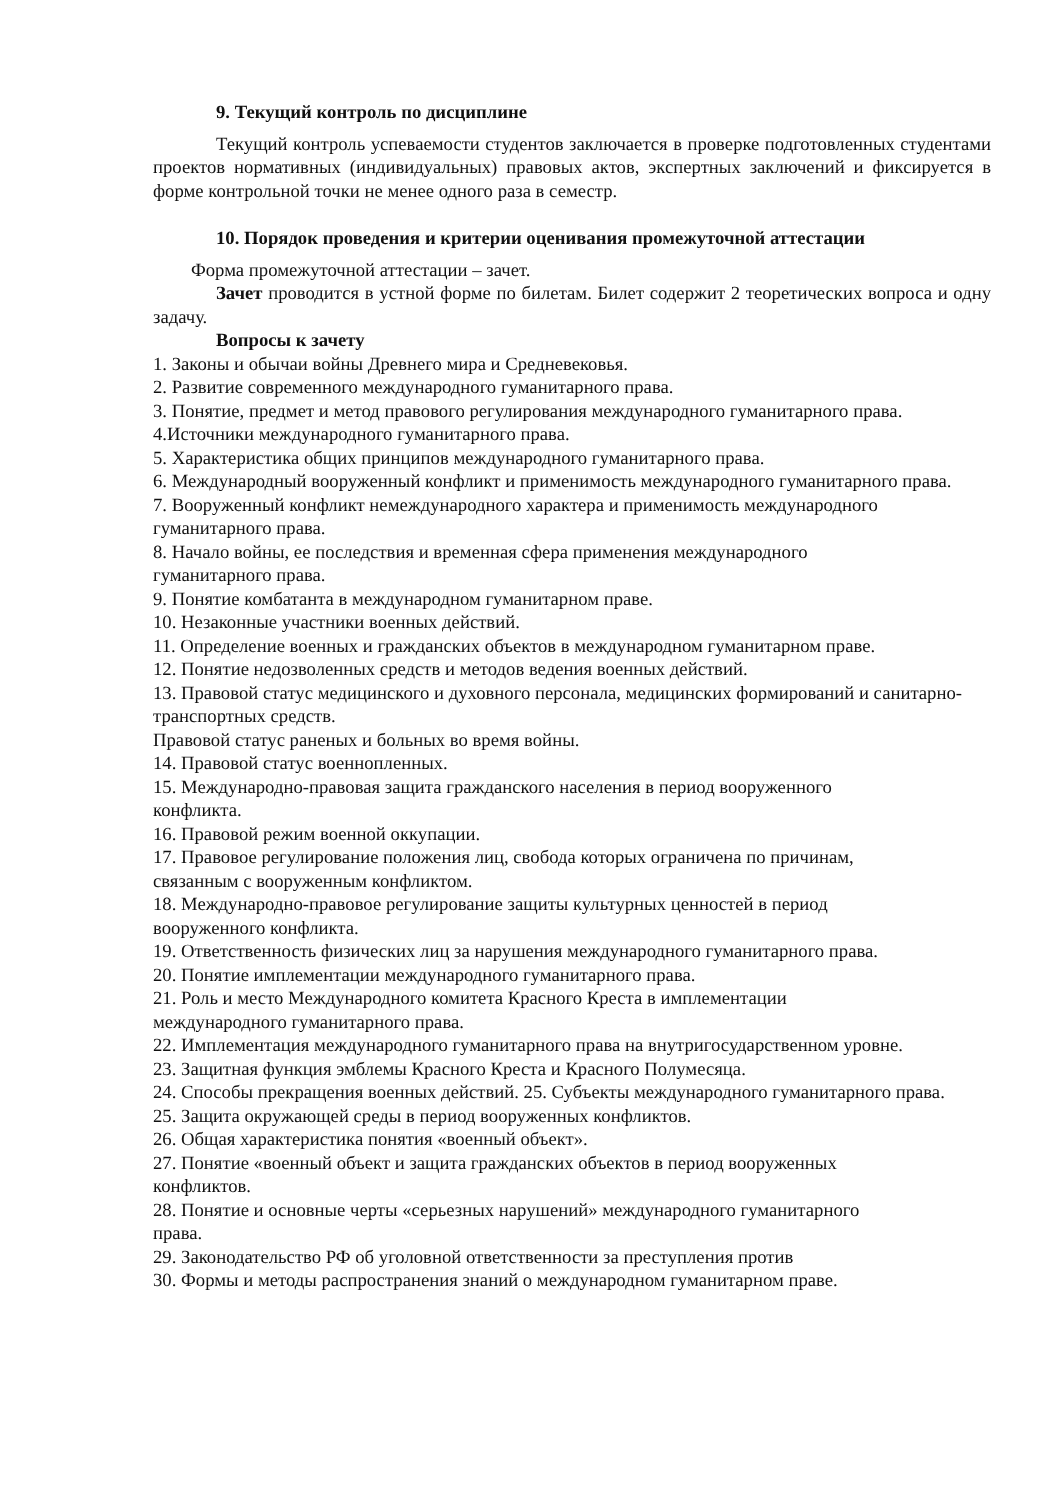9. Текущий контроль по дисциплине
Текущий контроль успеваемости студентов заключается в проверке подготовленных студентами проектов нормативных (индивидуальных) правовых актов, экспертных заключений и фиксируется в форме контрольной точки не менее одного раза в семестр.
10. Порядок проведения и критерии оценивания промежуточной аттестации
Форма промежуточной аттестации – зачет.
Зачет проводится в устной форме по билетам. Билет содержит 2 теоретических вопроса и одну задачу.
Вопросы к зачету
1. Законы и обычаи войны Древнего мира и Средневековья.
2. Развитие современного международного гуманитарного права.
3. Понятие, предмет и метод правового регулирования международного гуманитарного права.
4.Источники международного гуманитарного права.
5. Характеристика общих принципов международного гуманитарного права.
6. Международный вооруженный конфликт и применимость международного гуманитарного права.
7. Вооруженный конфликт немеждународного характера и применимость международного гуманитарного права.
8. Начало войны, ее последствия и временная сфера применения международного
гуманитарного права.
9. Понятие комбатанта в международном гуманитарном праве.
10. Незаконные участники военных действий.
11. Определение военных и гражданских объектов в международном гуманитарном праве.
12. Понятие недозволенных средств и методов ведения военных действий.
13. Правовой статус медицинского и духовного персонала, медицинских формирований и санитарно-транспортных средств.
Правовой статус раненых и больных во время войны.
14. Правовой статус военнопленных.
15. Международно-правовая защита гражданского населения в период вооруженного
конфликта.
16. Правовой режим военной оккупации.
17. Правовое регулирование положения лиц, свобода которых ограничена по причинам,
связанным с вооруженным конфликтом.
18. Международно-правовое регулирование защиты культурных ценностей в период
вооруженного конфликта.
19. Ответственность физических лиц за нарушения международного гуманитарного права.
20. Понятие имплементации международного гуманитарного права.
21. Роль и место Международного комитета Красного Креста в имплементации
международного гуманитарного права.
22. Имплементация международного гуманитарного права на внутригосударственном уровне.
23. Защитная функция эмблемы Красного Креста и Красного Полумесяца.
24. Способы прекращения военных действий. 25. Субъекты международного гуманитарного права.
25. Защита окружающей среды в период вооруженных конфликтов.
26. Общая характеристика понятия «военный объект».
27. Понятие «военный объект и защита гражданских объектов в период вооруженных
конфликтов.
28. Понятие и основные черты «серьезных нарушений» международного гуманитарного
права.
29. Законодательство РФ об уголовной ответственности за преступления против
30. Формы и методы распространения знаний о международном гуманитарном праве.